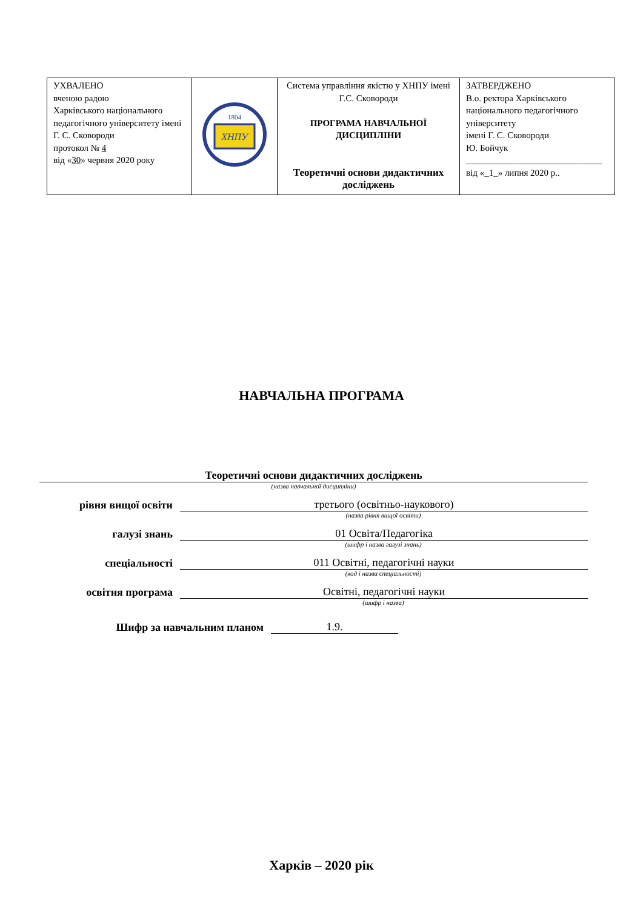| УХВАЛЕНО вченою радою Харківського національного педагогічного університету імені Г. С. Сковороди протокол № 4 від « 30 » червня 2020 року | ХНПУ 1804 | Система управління якістю у ХНПУ імені Г.С. Сковороди ПРОГРАМА НАВЧАЛЬНОЇ ДИСЦИПЛІНИ Теоретичні основи дидактичних досліджень | ЗАТВЕРДЖЕНО В.о. ректора Харківського національного педагогічного університету імені Г. С. Сковороди Ю. Бойчук ______________________________ від «_1_» липня 2020 р.. |
НАВЧАЛЬНА ПРОГРАМА
Теоретичні основи дидактичних досліджень
(назва навчальної дисципліни)
рівня вищої освіти
третього (освітньо-наукового)
(назва рівня вищої освіти)
галузі знань
01 Освіта/Педагогіка
(шифр і назва галузі знань)
спеціальності
011 Освітні, педагогічні науки
(код і назва спеціальності)
освітня програма
Освітні, педагогічні науки
(шифр і назва)
Шифр за навчальним планом
1.9.
Харків – 2020 рік